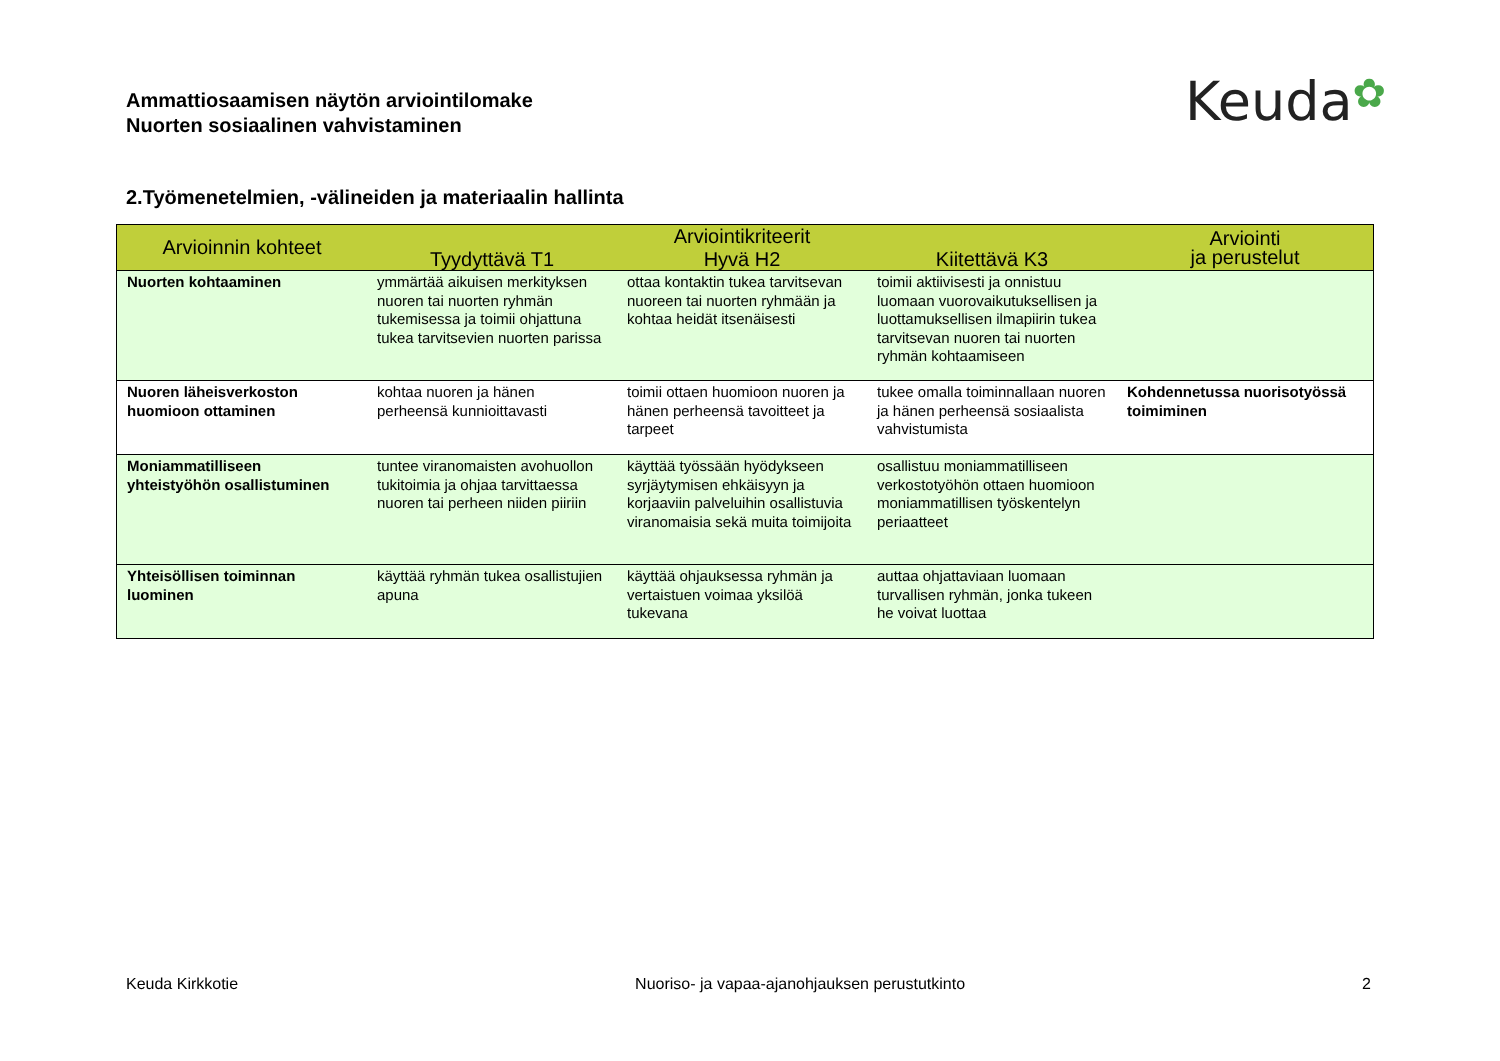Ammattiosaamisen näytön arviointilomake
Nuorten sosiaalinen vahvistaminen
Keuda✿
2.Työmenetelmien, -välineiden ja materiaalin hallinta
| Arvioinnin kohteet | Arviointikriteerit | | | Arviointi ja perustelut |
| --- | --- | --- | --- | --- |
| | Tyydyttävä T1 | Hyvä H2 | Kiitettävä K3 | |
| Nuorten kohtaaminen | ymmärtää aikuisen merkityksen nuoren tai nuorten ryhmän tukemisessa ja toimii ohjattuna tukea tarvitsevien nuorten parissa | ottaa kontaktin tukea tarvitsevan nuoreen tai nuorten ryhmään ja kohtaa heidät itsenäisesti | toimii aktiivisesti ja onnistuu luomaan vuorovaikutuksellisen ja luottamuksellisen ilmapiirin tukea tarvitsevan nuoren tai nuorten ryhmän kohtaamiseen | |
| Nuoren läheisverkoston huomioon ottaminen | kohtaa nuoren ja hänen perheensä kunnioittavasti | toimii ottaen huomioon nuoren ja hänen perheensä tavoitteet ja tarpeet | tukee omalla toiminnallaan nuoren ja hänen perheensä sosiaalista vahvistumista | Kohdennetussa nuorisotyössä toimiminen |
| Moniammatilliseen yhteistyöhön osallistuminen | tuntee viranomaisten avohuollon tukitoimia ja ohjaa tarvittaessa nuoren tai perheen niiden piiriin | käyttää työssään hyödykseen syrjäytymisen ehkäisyyn ja korjaaviin palveluihin osallistuvia viranomaisia sekä muita toimijoita | osallistuu moniammatilliseen verkostotyöhön ottaen huomioon moniammatillisen työskentelyn periaatteet | |
| Yhteisöllisen toiminnan luominen | käyttää ryhmän tukea osallistujien apuna | käyttää ohjauksessa ryhmän ja vertaistuen voimaa yksilöä tukevana | auttaa ohjattaviaan luomaan turvallisen ryhmän, jonka tukeen he voivat luottaa | |
Keuda Kirkkotie Nuoriso- ja vapaa-ajanohjauksen perustutkinto 2